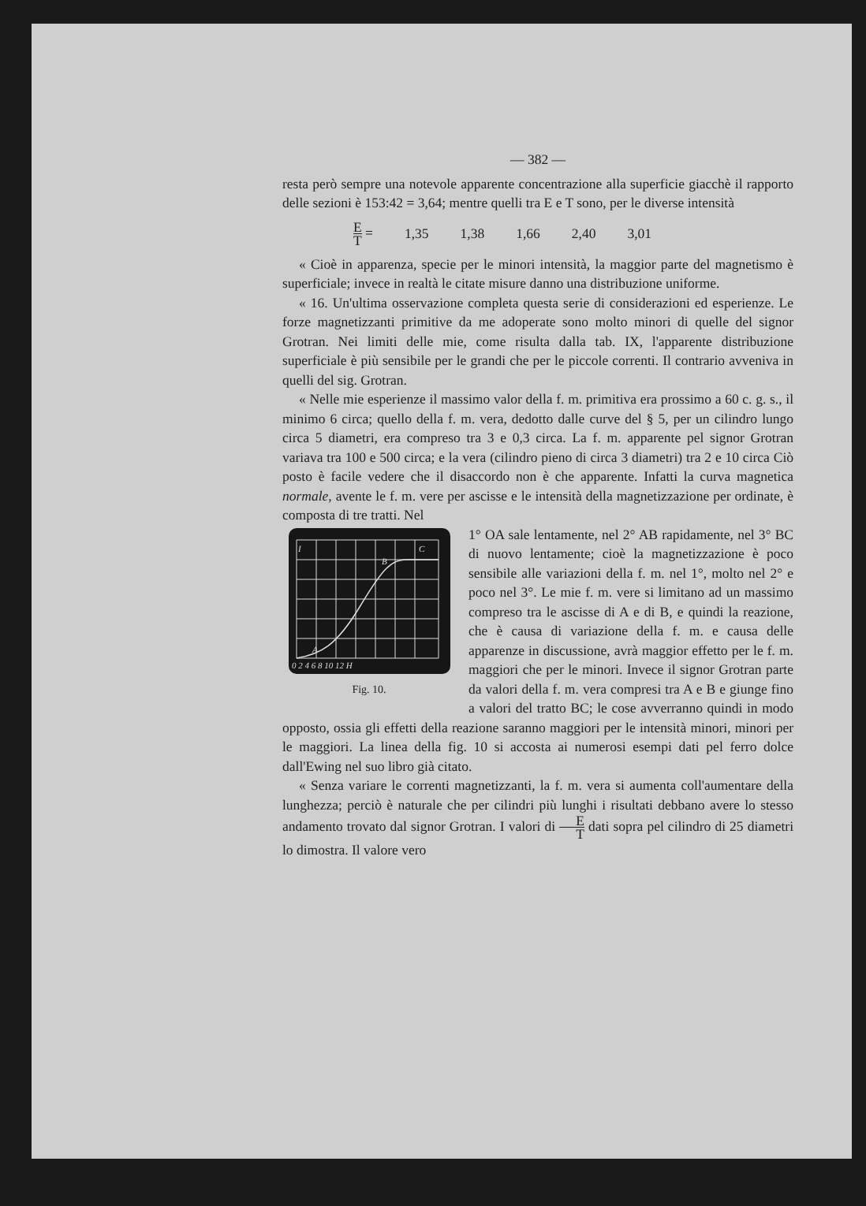— 382 —
resta però sempre una notevole apparente concentrazione alla superficie giacchè il rapporto delle sezioni è 153:42 = 3,64; mentre quelli tra E e T sono, per le diverse intensità
E T = 1,35 1,38 1,66 2,40 3,01
« Cioè in apparenza, specie per le minori intensità, la maggior parte del magnetismo è superficiale; invece in realtà le citate misure danno una distribuzione uniforme.
« 16. Un'ultima osservazione completa questa serie di considerazioni ed esperienze. Le forze magnetizzanti primitive da me adoperate sono molto minori di quelle del signor Grotran. Nei limiti delle mie, come risulta dalla tab. IX, l'apparente distribuzione superficiale è più sensibile per le grandi che per le piccole correnti. Il contrario avveniva in quelli del sig. Grotran.
« Nelle mie esperienze il massimo valor della f. m. primitiva era prossimo a 60 c. g. s., il minimo 6 circa; quello della f. m. vera, dedotto dalle curve del § 5, per un cilindro lungo circa 5 diametri, era compreso tra 3 e 0,3 circa. La f. m. apparente pel signor Grotran variava tra 100 e 500 circa; e la vera (cilindro pieno di circa 3 diametri) tra 2 e 10 circa Ciò posto è facile vedere che il disaccordo non è che apparente. Infatti la curva magnetica normale, avente le f. m. vere per ascisse e le intensità della magnetizzazione per ordinate, è composta di tre tratti. Nel
I
A
B
C
0 2 4 6 8 10 12 H
Fig. 10.
1° OA sale lentamente, nel 2° AB rapidamente, nel 3° BC di nuovo lentamente; cioè la magnetizzazione è poco sensibile alle variazioni della f. m. nel 1°, molto nel 2° e poco nel 3°. Le mie f. m. vere si limitano ad un massimo compreso tra le ascisse di A e di B, e quindi la reazione, che è causa di variazione della f. m. e causa delle apparenze in discussione, avrà maggior effetto per le f. m. maggiori che per le minori. Invece il signor Grotran parte da valori della f. m. vera compresi tra A e B e giunge fino a valori del tratto BC; le cose avverranno quindi in modo opposto, ossia gli effetti della reazione saranno maggiori per le intensità minori, minori per le maggiori. La linea della fig. 10 si accosta ai numerosi esempi dati pel ferro dolce dall'Ewing nel suo libro già citato.
« Senza variare le correnti magnetizzanti, la f. m. vera si aumenta coll'aumentare della lunghezza; perciò è naturale che per cilindri più lunghi i risultati debbano avere lo stesso andamento trovato dal signor Grotran. I valori di E T dati sopra pel cilindro di 25 diametri lo dimostra. Il valore vero